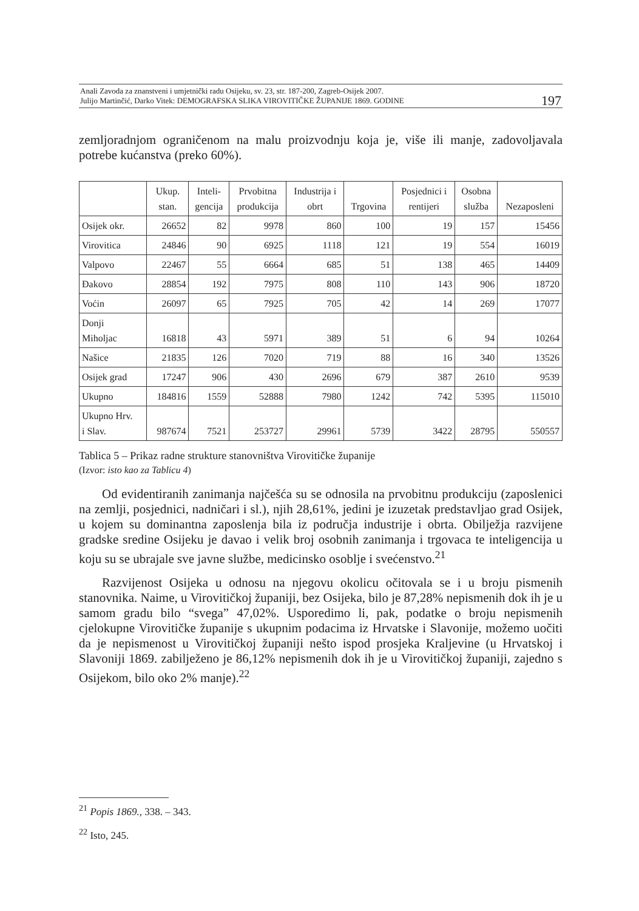Anali Zavoda za znanstveni i umjetnički radu Osijeku, sv. 23, str. 187-200, Zagreb-Osijek 2007.
Julijo Martinčić, Darko Vitek: DEMOGRAFSKA SLIKA VIROVITIČKE ŽUPANIJE 1869. GODINE
197
zemljoradnjom ograničenom na malu proizvodnju koja je, više ili manje, zadovoljavala potrebe kućanstva (preko 60%).
| | Ukup. stan. | Inteli- gencija | Prvobitna produkcija | Industrija i obrt | Trgovina | Posjednici i rentijeri | Osobna služba | Nezaposleni |
| --- | --- | --- | --- | --- | --- | --- | --- | --- |
| Osijek okr. | 26652 | 82 | 9978 | 860 | 100 | 19 | 157 | 15456 |
| Virovitica | 24846 | 90 | 6925 | 1118 | 121 | 19 | 554 | 16019 |
| Valpovo | 22467 | 55 | 6664 | 685 | 51 | 138 | 465 | 14409 |
| Đakovo | 28854 | 192 | 7975 | 808 | 110 | 143 | 906 | 18720 |
| Voćin | 26097 | 65 | 7925 | 705 | 42 | 14 | 269 | 17077 |
| Donji Miholjac | 16818 | 43 | 5971 | 389 | 51 | 6 | 94 | 10264 |
| Našice | 21835 | 126 | 7020 | 719 | 88 | 16 | 340 | 13526 |
| Osijek grad | 17247 | 906 | 430 | 2696 | 679 | 387 | 2610 | 9539 |
| Ukupno | 184816 | 1559 | 52888 | 7980 | 1242 | 742 | 5395 | 115010 |
| Ukupno Hrv. i Slav. | 987674 | 7521 | 253727 | 29961 | 5739 | 3422 | 28795 | 550557 |
Tablica 5 – Prikaz radne strukture stanovništva Virovitičke županije
(Izvor: isto kao za Tablicu 4)
Od evidentiranih zanimanja najčešća su se odnosila na prvobitnu produkciju (zaposlenici na zemlji, posjednici, nadničari i sl.), njih 28,61%, jedini je izuzetak predstavljao grad Osijek, u kojem su dominantna zaposlenja bila iz područja industrije i obrta. Obilježja razvijene gradske sredine Osijeku je davao i velik broj osobnih zanimanja i trgovaca te inteligencija u koju su se ubrajale sve javne službe, medicinsko osoblje i svećenstvo.<sup>21</sup>
Razvijenost Osijeka u odnosu na njegovu okolicu očitovala se i u broju pismenih stanovnika. Naime, u Virovitičkoj županiji, bez Osijeka, bilo je 87,28% nepismenih dok ih je u samom gradu bilo “svega” 47,02%. Usporedimo li, pak, podatke o broju nepismenih cjelokupne Virovitičke županije s ukupnim podacima iz Hrvatske i Slavonije, možemo uočiti da je nepismenost u Virovitičkoj županiji nešto ispod prosjeka Kraljevine (u Hrvatskoj i Slavoniji 1869. zabilježeno je 86,12% nepismenih dok ih je u Virovitičkoj županiji, zajedno s Osijekom, bilo oko 2% manje).<sup>22</sup>
<sup>21</sup> Popis 1869., 338. – 343.
<sup>22</sup> Isto, 245.